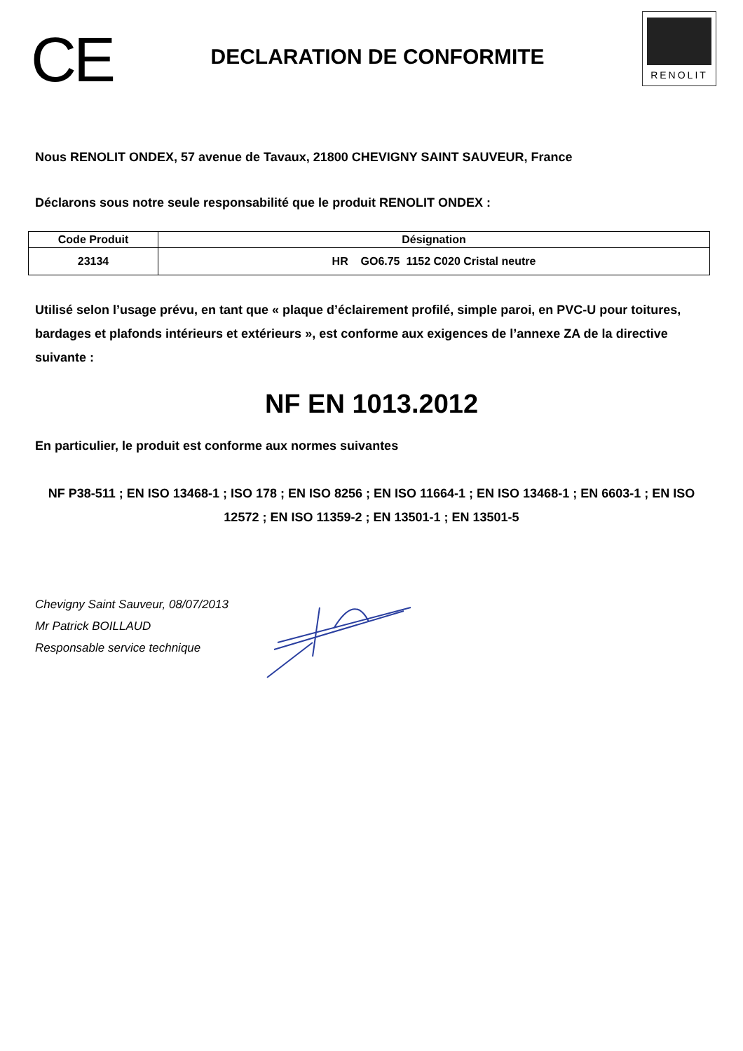CE
DECLARATION DE CONFORMITE
RENOLIT
Nous RENOLIT ONDEX, 57 avenue de Tavaux, 21800 CHEVIGNY SAINT SAUVEUR, France
Déclarons sous notre seule responsabilité que le produit RENOLIT ONDEX :
| Code Produit | Désignation |
| --- | --- |
| 23134 | HR GO6.75 1152 C020 Cristal neutre |
Utilisé selon l’usage prévu, en tant que « plaque d’éclairement profilé, simple paroi, en PVC-U pour toitures, bardages et plafonds intérieurs et extérieurs », est conforme aux exigences de l’annexe ZA de la directive suivante :
NF EN 1013.2012
En particulier, le produit est conforme aux normes suivantes
NF P38-511 ; EN ISO 13468-1 ; ISO 178 ; EN ISO 8256 ; EN ISO 11664-1 ; EN ISO 13468-1 ; EN 6603-1 ; EN ISO 12572 ; EN ISO 11359-2 ; EN 13501-1 ; EN 13501-5
Chevigny Saint Sauveur, 08/07/2013
Mr Patrick BOILLAUD
Responsable service technique